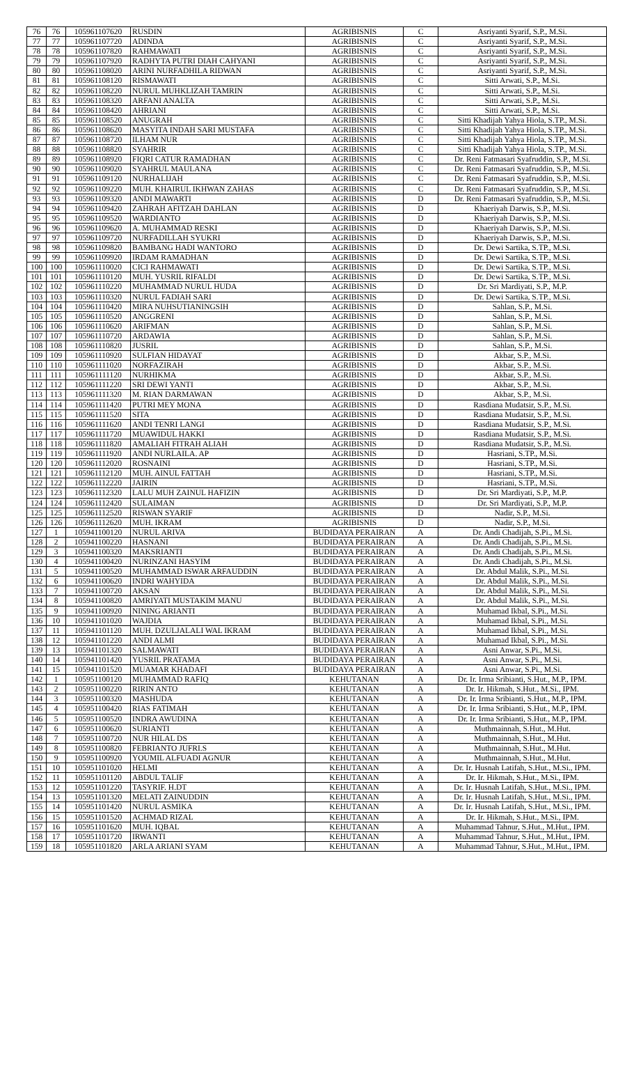| 76 | 76 | 105961107620 | RUSDIN | AGRIBISNIS | C | Asriyanti Syarif, S.P., M.Si. |
| 77 | 77 | 105961107720 | ADINDA | AGRIBISNIS | C | Asriyanti Syarif, S.P., M.Si. |
| 78 | 78 | 105961107820 | RAHMAWATI | AGRIBISNIS | C | Asriyanti Syarif, S.P., M.Si. |
| 79 | 79 | 105961107920 | RADHYTA PUTRI DIAH CAHYANI | AGRIBISNIS | C | Asriyanti Syarif, S.P., M.Si. |
| 80 | 80 | 105961108020 | ARINI NURFADHILA RIDWAN | AGRIBISNIS | C | Asriyanti Syarif, S.P., M.Si. |
| 81 | 81 | 105961108120 | RISMAWATI | AGRIBISNIS | C | Sitti Arwati, S.P., M.Si. |
| 82 | 82 | 105961108220 | NURUL MUHKLIZAH TAMRIN | AGRIBISNIS | C | Sitti Arwati, S.P., M.Si. |
| 83 | 83 | 105961108320 | ARFANI ANALTA | AGRIBISNIS | C | Sitti Arwati, S.P., M.Si. |
| 84 | 84 | 105961108420 | AHRIANI | AGRIBISNIS | C | Sitti Arwati, S.P., M.Si. |
| 85 | 85 | 105961108520 | ANUGRAH | AGRIBISNIS | C | Sitti Khadijah Yahya Hiola, S.TP., M.Si. |
| 86 | 86 | 105961108620 | MASYITA INDAH SARI MUSTAFA | AGRIBISNIS | C | Sitti Khadijah Yahya Hiola, S.TP., M.Si. |
| 87 | 87 | 105961108720 | ILHAM NUR | AGRIBISNIS | C | Sitti Khadijah Yahya Hiola, S.TP., M.Si. |
| 88 | 88 | 105961108820 | SYAHRIR | AGRIBISNIS | C | Sitti Khadijah Yahya Hiola, S.TP., M.Si. |
| 89 | 89 | 105961108920 | FIQRI CATUR RAMADHAN | AGRIBISNIS | C | Dr. Reni Fatmasari Syafruddin, S.P., M.Si. |
| 90 | 90 | 105961109020 | SYAHRUL MAULANA | AGRIBISNIS | C | Dr. Reni Fatmasari Syafruddin, S.P., M.Si. |
| 91 | 91 | 105961109120 | NURHALIJAH | AGRIBISNIS | C | Dr. Reni Fatmasari Syafruddin, S.P., M.Si. |
| 92 | 92 | 105961109220 | MUH. KHAIRUL IKHWAN ZAHAS | AGRIBISNIS | C | Dr. Reni Fatmasari Syafruddin, S.P., M.Si. |
| 93 | 93 | 105961109320 | ANDI MAWARTI | AGRIBISNIS | D | Dr. Reni Fatmasari Syafruddin, S.P., M.Si. |
| 94 | 94 | 105961109420 | ZAHRAH AFITZAH DAHLAN | AGRIBISNIS | D | Khaeriyah Darwis, S.P., M.Si. |
| 95 | 95 | 105961109520 | WARDIANTO | AGRIBISNIS | D | Khaeriyah Darwis, S.P., M.Si. |
| 96 | 96 | 105961109620 | A. MUHAMMAD RESKI | AGRIBISNIS | D | Khaeriyah Darwis, S.P., M.Si. |
| 97 | 97 | 105961109720 | NURFADILLAH SYUKRI | AGRIBISNIS | D | Khaeriyah Darwis, S.P., M.Si. |
| 98 | 98 | 105961109820 | BAMBANG HADI WANTORO | AGRIBISNIS | D | Dr. Dewi Sartika, S.TP., M.Si. |
| 99 | 99 | 105961109920 | IRDAM RAMADHAN | AGRIBISNIS | D | Dr. Dewi Sartika, S.TP., M.Si. |
| 100 | 100 | 105961110020 | CICI RAHMAWATI | AGRIBISNIS | D | Dr. Dewi Sartika, S.TP., M.Si. |
| 101 | 101 | 105961110120 | MUH. YUSRIL RIFALDI | AGRIBISNIS | D | Dr. Dewi Sartika, S.TP., M.Si. |
| 102 | 102 | 105961110220 | MUHAMMAD NURUL HUDA | AGRIBISNIS | D | Dr. Sri Mardiyati, S.P., M.P. |
| 103 | 103 | 105961110320 | NURUL FADIAH SARI | AGRIBISNIS | D | Dr. Dewi Sartika, S.TP., M.Si. |
| 104 | 104 | 105961110420 | MIRA NUHSUTIANINGSIH | AGRIBISNIS | D | Sahlan, S.P., M.Si. |
| 105 | 105 | 105961110520 | ANGGRENI | AGRIBISNIS | D | Sahlan, S.P., M.Si. |
| 106 | 106 | 105961110620 | ARIFMAN | AGRIBISNIS | D | Sahlan, S.P., M.Si. |
| 107 | 107 | 105961110720 | ARDAWIA | AGRIBISNIS | D | Sahlan, S.P., M.Si. |
| 108 | 108 | 105961110820 | JUSRIL | AGRIBISNIS | D | Sahlan, S.P., M.Si. |
| 109 | 109 | 105961110920 | SULFIAN HIDAYAT | AGRIBISNIS | D | Akbar, S.P., M.Si. |
| 110 | 110 | 105961111020 | NORFAZIRAH | AGRIBISNIS | D | Akbar, S.P., M.Si. |
| 111 | 111 | 105961111120 | NURHIKMA | AGRIBISNIS | D | Akbar, S.P., M.Si. |
| 112 | 112 | 105961111220 | SRI DEWI YANTI | AGRIBISNIS | D | Akbar, S.P., M.Si. |
| 113 | 113 | 105961111320 | M. RIAN DARMAWAN | AGRIBISNIS | D | Akbar, S.P., M.Si. |
| 114 | 114 | 105961111420 | PUTRI MEY MONA | AGRIBISNIS | D | Rasdiana Mudatsir, S.P., M.Si. |
| 115 | 115 | 105961111520 | SITA | AGRIBISNIS | D | Rasdiana Mudatsir, S.P., M.Si. |
| 116 | 116 | 105961111620 | ANDI TENRI LANGI | AGRIBISNIS | D | Rasdiana Mudatsir, S.P., M.Si. |
| 117 | 117 | 105961111720 | MUAWIDUL HAKKI | AGRIBISNIS | D | Rasdiana Mudatsir, S.P., M.Si. |
| 118 | 118 | 105961111820 | AMALIAH FITRAH ALIAH | AGRIBISNIS | D | Rasdiana Mudatsir, S.P., M.Si. |
| 119 | 119 | 105961111920 | ANDI NURLAILA. AP | AGRIBISNIS | D | Hasriani, S.TP., M.Si. |
| 120 | 120 | 105961112020 | ROSNAINI | AGRIBISNIS | D | Hasriani, S.TP., M.Si. |
| 121 | 121 | 105961112120 | MUH. AINUL FATTAH | AGRIBISNIS | D | Hasriani, S.TP., M.Si. |
| 122 | 122 | 105961112220 | JAIRIN | AGRIBISNIS | D | Hasriani, S.TP., M.Si. |
| 123 | 123 | 105961112320 | LALU MUH ZAINUL HAFIZIN | AGRIBISNIS | D | Dr. Sri Mardiyati, S.P., M.P. |
| 124 | 124 | 105961112420 | SULAIMAN | AGRIBISNIS | D | Dr. Sri Mardiyati, S.P., M.P. |
| 125 | 125 | 105961112520 | RISWAN SYARIF | AGRIBISNIS | D | Nadir, S.P., M.Si. |
| 126 | 126 | 105961112620 | MUH. IKRAM | AGRIBISNIS | D | Nadir, S.P., M.Si. |
| 127 | 1 | 105941100120 | NURUL ARIVA | BUDIDAYA PERAIRAN | A | Dr. Andi Chadijah, S.Pi., M.Si. |
| 128 | 2 | 105941100220 | HASNANI | BUDIDAYA PERAIRAN | A | Dr. Andi Chadijah, S.Pi., M.Si. |
| 129 | 3 | 105941100320 | MAKSRIANTI | BUDIDAYA PERAIRAN | A | Dr. Andi Chadijah, S.Pi., M.Si. |
| 130 | 4 | 105941100420 | NURINZANI HASYIM | BUDIDAYA PERAIRAN | A | Dr. Andi Chadijah, S.Pi., M.Si. |
| 131 | 5 | 105941100520 | MUHAMMAD ISWAR ARFAUDDIN | BUDIDAYA PERAIRAN | A | Dr. Abdul Malik, S.Pi., M.Si. |
| 132 | 6 | 105941100620 | INDRI WAHYIDA | BUDIDAYA PERAIRAN | A | Dr. Abdul Malik, S.Pi., M.Si. |
| 133 | 7 | 105941100720 | AKSAN | BUDIDAYA PERAIRAN | A | Dr. Abdul Malik, S.Pi., M.Si. |
| 134 | 8 | 105941100820 | AMRIYATI MUSTAKIM MANU | BUDIDAYA PERAIRAN | A | Dr. Abdul Malik, S.Pi., M.Si. |
| 135 | 9 | 105941100920 | NINING ARIANTI | BUDIDAYA PERAIRAN | A | Muhamad Ikbal, S.Pi., M.Si. |
| 136 | 10 | 105941101020 | WAJDIA | BUDIDAYA PERAIRAN | A | Muhamad Ikbal, S.Pi., M.Si. |
| 137 | 11 | 105941101120 | MUH. DZULJALALI WAL IKRAM | BUDIDAYA PERAIRAN | A | Muhamad Ikbal, S.Pi., M.Si. |
| 138 | 12 | 105941101220 | ANDI ALMI | BUDIDAYA PERAIRAN | A | Muhamad Ikbal, S.Pi., M.Si. |
| 139 | 13 | 105941101320 | SALMAWATI | BUDIDAYA PERAIRAN | A | Asni Anwar, S.Pi., M.Si. |
| 140 | 14 | 105941101420 | YUSRIL PRATAMA | BUDIDAYA PERAIRAN | A | Asni Anwar, S.Pi., M.Si. |
| 141 | 15 | 105941101520 | MUAMAR KHADAFI | BUDIDAYA PERAIRAN | A | Asni Anwar, S.Pi., M.Si. |
| 142 | 1 | 105951100120 | MUHAMMAD RAFIQ | KEHUTANAN | A | Dr. Ir. Irma Sribianti, S.Hut., M.P., IPM. |
| 143 | 2 | 105951100220 | RIRIN ANTO | KEHUTANAN | A | Dr. Ir. Hikmah, S.Hut., M.Si., IPM. |
| 144 | 3 | 105951100320 | MASHUDA | KEHUTANAN | A | Dr. Ir. Irma Sribianti, S.Hut., M.P., IPM. |
| 145 | 4 | 105951100420 | RIAS FATIMAH | KEHUTANAN | A | Dr. Ir. Irma Sribianti, S.Hut., M.P., IPM. |
| 146 | 5 | 105951100520 | INDRA AWUDINA | KEHUTANAN | A | Dr. Ir. Irma Sribianti, S.Hut., M.P., IPM. |
| 147 | 6 | 105951100620 | SURIANTI | KEHUTANAN | A | Muthmainnah, S.Hut., M.Hut. |
| 148 | 7 | 105951100720 | NUR HILAL DS | KEHUTANAN | A | Muthmainnah, S.Hut., M.Hut. |
| 149 | 8 | 105951100820 | FEBRIANTO JUFRI.S | KEHUTANAN | A | Muthmainnah, S.Hut., M.Hut. |
| 150 | 9 | 105951100920 | YOUMIL ALFUADI AGNUR | KEHUTANAN | A | Muthmainnah, S.Hut., M.Hut. |
| 151 | 10 | 105951101020 | HELMI | KEHUTANAN | A | Dr. Ir. Husnah Latifah, S.Hut., M.Si., IPM. |
| 152 | 11 | 105951101120 | ABDUL TALIF | KEHUTANAN | A | Dr. Ir. Hikmah, S.Hut., M.Si., IPM. |
| 153 | 12 | 105951101220 | TASYRIF. H.DT | KEHUTANAN | A | Dr. Ir. Husnah Latifah, S.Hut., M.Si., IPM. |
| 154 | 13 | 105951101320 | MELATI ZAINUDDIN | KEHUTANAN | A | Dr. Ir. Husnah Latifah, S.Hut., M.Si., IPM. |
| 155 | 14 | 105951101420 | NURUL ASMIKA | KEHUTANAN | A | Dr. Ir. Husnah Latifah, S.Hut., M.Si., IPM. |
| 156 | 15 | 105951101520 | ACHMAD RIZAL | KEHUTANAN | A | Dr. Ir. Hikmah, S.Hut., M.Si., IPM. |
| 157 | 16 | 105951101620 | MUH. IQBAL | KEHUTANAN | A | Muhammad Tahnur, S.Hut., M.Hut., IPM. |
| 158 | 17 | 105951101720 | IRWANTI | KEHUTANAN | A | Muhammad Tahnur, S.Hut., M.Hut., IPM. |
| 159 | 18 | 105951101820 | ARLA ARIANI SYAM | KEHUTANAN | A | Muhammad Tahnur, S.Hut., M.Hut., IPM. |